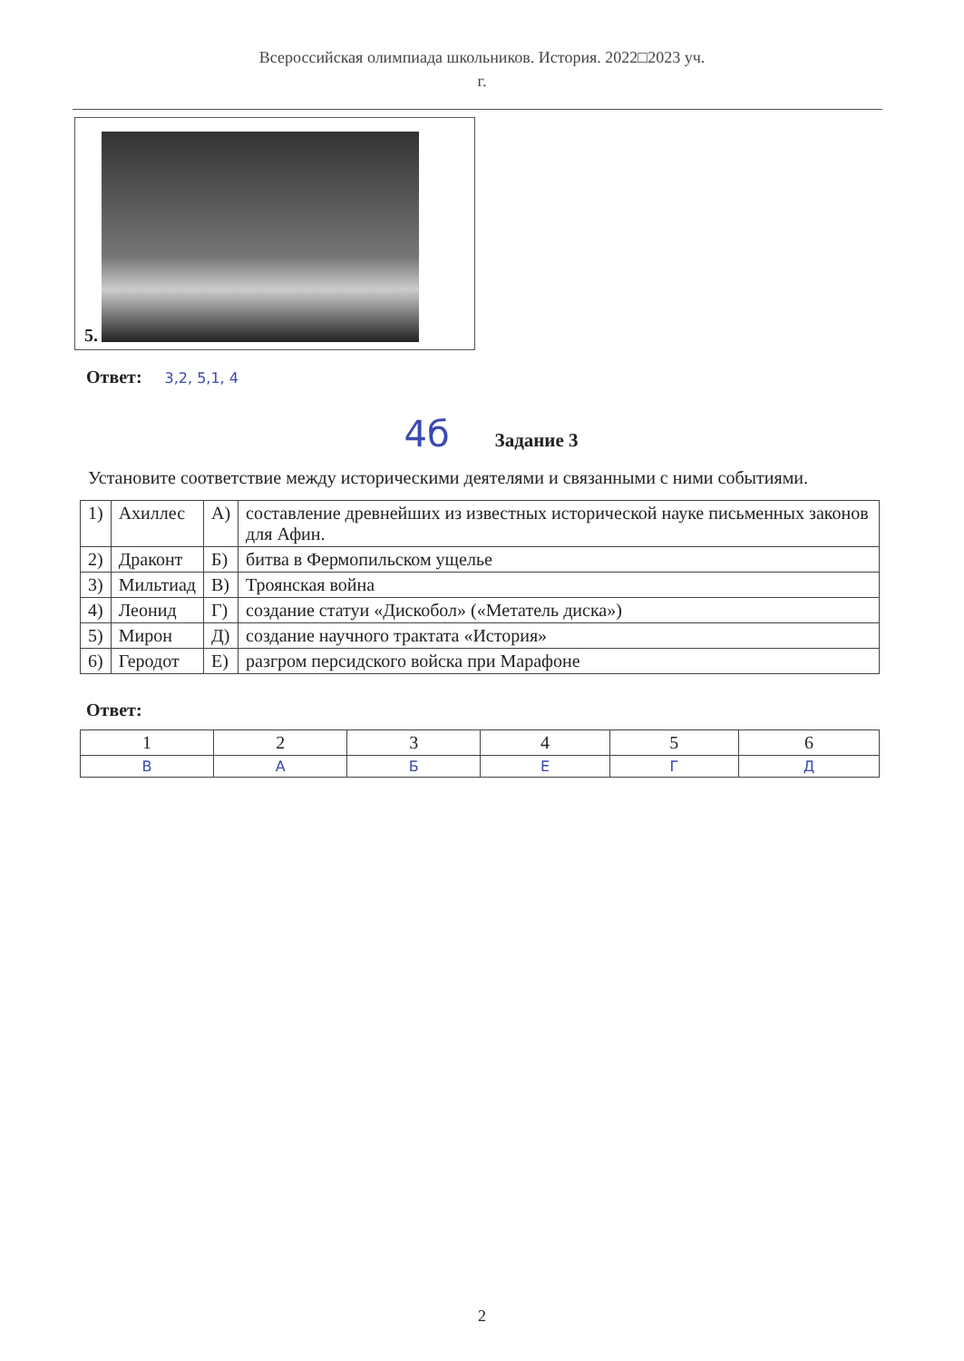Всероссийская олимпиада школьников. История. 2022□2023 уч.
г.
5.
Ответ: 3,2, 5,1, 4
4б Задание 3
Установите соответствие между историческими деятелями и связанными с ними событиями.
| 1) | Ахиллес | А) | составление древнейших из известных исторической науке письменных законов для Афин. |
| 2) | Драконт | Б) | битва в Фермопильском ущелье |
| 3) | Мильтиад | В) | Троянская война |
| 4) | Леонид | Г) | создание статуи «Дискобол» («Метатель диска») |
| 5) | Мирон | Д) | создание научного трактата «История» |
| 6) | Геродот | Е) | разгром персидского войска при Марафоне |
Ответ:
| 1 | 2 | 3 | 4 | 5 | 6 |
| В | А | Б | Е | Г | Д |
2